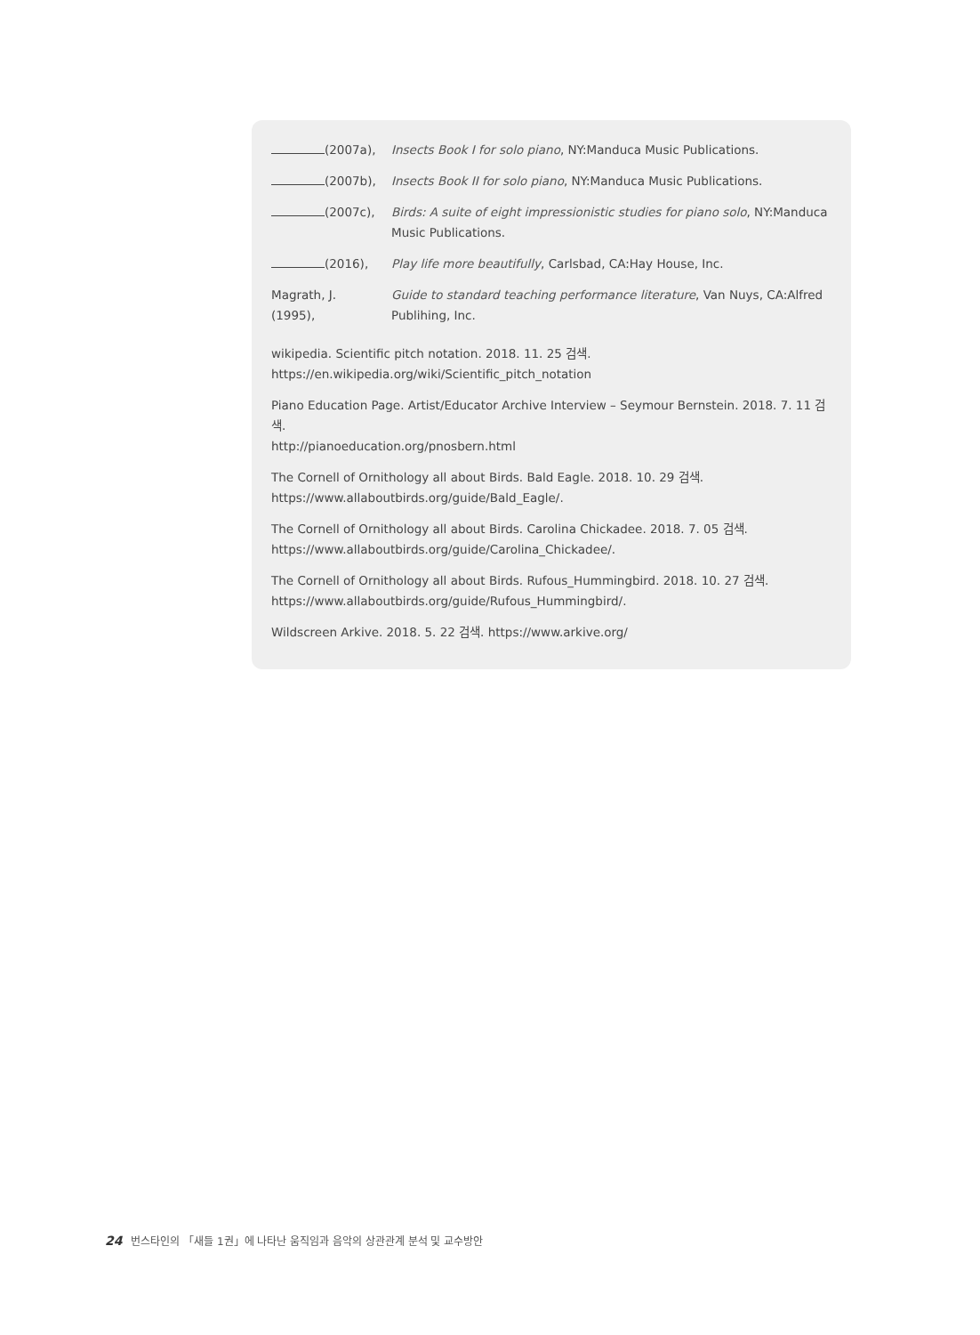(2007a), Insects Book I for solo piano, NY:Manduca Music Publications.
(2007b), Insects Book II for solo piano, NY:Manduca Music Publications.
(2007c), Birds: A suite of eight impressionistic studies for piano solo, NY:Manduca Music Publications.
(2016), Play life more beautifully, Carlsbad, CA:Hay House, Inc.
Magrath, J.
(1995),
Guide to standard teaching performance literature, Van Nuys, CA:Alfred Publihing, Inc.
wikipedia. Scientific pitch notation. 2018. 11. 25 검색.
https://en.wikipedia.org/wiki/Scientific_pitch_notation
Piano Education Page. Artist/Educator Archive Interview – Seymour Bernstein. 2018. 7. 11 검색.
http://pianoeducation.org/pnosbern.html
The Cornell of Ornithology all about Birds. Bald Eagle. 2018. 10. 29 검색.
https://www.allaboutbirds.org/guide/Bald_Eagle/.
The Cornell of Ornithology all about Birds. Carolina Chickadee. 2018. 7. 05 검색.
https://www.allaboutbirds.org/guide/Carolina_Chickadee/.
The Cornell of Ornithology all about Birds. Rufous_Hummingbird. 2018. 10. 27 검색.
https://www.allaboutbirds.org/guide/Rufous_Hummingbird/.
Wildscreen Arkive. 2018. 5. 22 검색. https://www.arkive.org/
24 번스타인의 「새들 1권」에 나타난 움직임과 음악의 상관관계 분석 및 교수방안